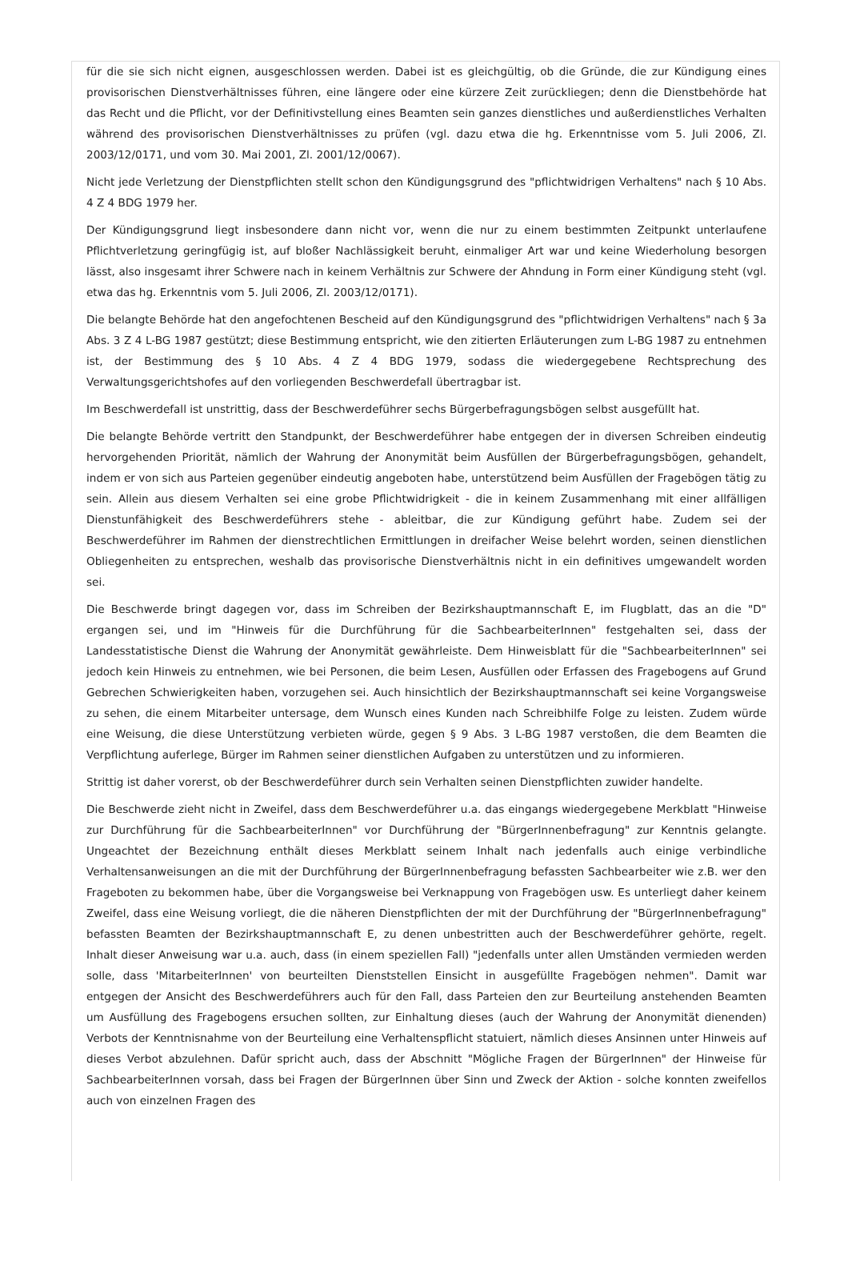für die sie sich nicht eignen, ausgeschlossen werden. Dabei ist es gleichgültig, ob die Gründe, die zur Kündigung eines provisorischen Dienstverhältnisses führen, eine längere oder eine kürzere Zeit zurückliegen; denn die Dienstbehörde hat das Recht und die Pflicht, vor der Definitivstellung eines Beamten sein ganzes dienstliches und außerdienstliches Verhalten während des provisorischen Dienstverhältnisses zu prüfen (vgl. dazu etwa die hg. Erkenntnisse vom 5. Juli 2006, Zl. 2003/12/0171, und vom 30. Mai 2001, Zl. 2001/12/0067).
Nicht jede Verletzung der Dienstpflichten stellt schon den Kündigungsgrund des "pflichtwidrigen Verhaltens" nach § 10 Abs. 4 Z 4 BDG 1979 her.
Der Kündigungsgrund liegt insbesondere dann nicht vor, wenn die nur zu einem bestimmten Zeitpunkt unterlaufene Pflichtverletzung geringfügig ist, auf bloßer Nachlässigkeit beruht, einmaliger Art war und keine Wiederholung besorgen lässt, also insgesamt ihrer Schwere nach in keinem Verhältnis zur Schwere der Ahndung in Form einer Kündigung steht (vgl. etwa das hg. Erkenntnis vom 5. Juli 2006, Zl. 2003/12/0171).
Die belangte Behörde hat den angefochtenen Bescheid auf den Kündigungsgrund des "pflichtwidrigen Verhaltens" nach § 3a Abs. 3 Z 4 L-BG 1987 gestützt; diese Bestimmung entspricht, wie den zitierten Erläuterungen zum L-BG 1987 zu entnehmen ist, der Bestimmung des § 10 Abs. 4 Z 4 BDG 1979, sodass die wiedergegebene Rechtsprechung des Verwaltungsgerichtshofes auf den vorliegenden Beschwerdefall übertragbar ist.
Im Beschwerdefall ist unstrittig, dass der Beschwerdeführer sechs Bürgerbefragungsbögen selbst ausgefüllt hat.
Die belangte Behörde vertritt den Standpunkt, der Beschwerdeführer habe entgegen der in diversen Schreiben eindeutig hervorgehenden Priorität, nämlich der Wahrung der Anonymität beim Ausfüllen der Bürgerbefragungsbögen, gehandelt, indem er von sich aus Parteien gegenüber eindeutig angeboten habe, unterstützend beim Ausfüllen der Fragebögen tätig zu sein. Allein aus diesem Verhalten sei eine grobe Pflichtwidrigkeit - die in keinem Zusammenhang mit einer allfälligen Dienstunfähigkeit des Beschwerdeführers stehe - ableitbar, die zur Kündigung geführt habe. Zudem sei der Beschwerdeführer im Rahmen der dienstrechtlichen Ermittlungen in dreifacher Weise belehrt worden, seinen dienstlichen Obliegenheiten zu entsprechen, weshalb das provisorische Dienstverhältnis nicht in ein definitives umgewandelt worden sei.
Die Beschwerde bringt dagegen vor, dass im Schreiben der Bezirkshauptmannschaft E, im Flugblatt, das an die "D" ergangen sei, und im "Hinweis für die Durchführung für die SachbearbeiterInnen" festgehalten sei, dass der Landesstatistische Dienst die Wahrung der Anonymität gewährleiste. Dem Hinweisblatt für die "SachbearbeiterInnen" sei jedoch kein Hinweis zu entnehmen, wie bei Personen, die beim Lesen, Ausfüllen oder Erfassen des Fragebogens auf Grund Gebrechen Schwierigkeiten haben, vorzugehen sei. Auch hinsichtlich der Bezirkshauptmannschaft sei keine Vorgangsweise zu sehen, die einem Mitarbeiter untersage, dem Wunsch eines Kunden nach Schreibhilfe Folge zu leisten. Zudem würde eine Weisung, die diese Unterstützung verbieten würde, gegen § 9 Abs. 3 L-BG 1987 verstoßen, die dem Beamten die Verpflichtung auferlege, Bürger im Rahmen seiner dienstlichen Aufgaben zu unterstützen und zu informieren.
Strittig ist daher vorerst, ob der Beschwerdeführer durch sein Verhalten seinen Dienstpflichten zuwider handelte.
Die Beschwerde zieht nicht in Zweifel, dass dem Beschwerdeführer u.a. das eingangs wiedergegebene Merkblatt "Hinweise zur Durchführung für die SachbearbeiterInnen" vor Durchführung der "BürgerInnenbefragung" zur Kenntnis gelangte. Ungeachtet der Bezeichnung enthält dieses Merkblatt seinem Inhalt nach jedenfalls auch einige verbindliche Verhaltensanweisungen an die mit der Durchführung der BürgerInnenbefragung befassten Sachbearbeiter wie z.B. wer den Frageboten zu bekommen habe, über die Vorgangsweise bei Verknappung von Fragebögen usw. Es unterliegt daher keinem Zweifel, dass eine Weisung vorliegt, die die näheren Dienstpflichten der mit der Durchführung der "BürgerInnenbefragung" befassten Beamten der Bezirkshauptmannschaft E, zu denen unbestritten auch der Beschwerdeführer gehörte, regelt. Inhalt dieser Anweisung war u.a. auch, dass (in einem speziellen Fall) "jedenfalls unter allen Umständen vermieden werden solle, dass 'MitarbeiterInnen' von beurteilten Dienststellen Einsicht in ausgefüllte Fragebögen nehmen". Damit war entgegen der Ansicht des Beschwerdeführers auch für den Fall, dass Parteien den zur Beurteilung anstehenden Beamten um Ausfüllung des Fragebogens ersuchen sollten, zur Einhaltung dieses (auch der Wahrung der Anonymität dienenden) Verbots der Kenntnisnahme von der Beurteilung eine Verhaltenspflicht statuiert, nämlich dieses Ansinnen unter Hinweis auf dieses Verbot abzulehnen. Dafür spricht auch, dass der Abschnitt "Mögliche Fragen der BürgerInnen" der Hinweise für SachbearbeiterInnen vorsah, dass bei Fragen der BürgerInnen über Sinn und Zweck der Aktion - solche konnten zweifellos auch von einzelnen Fragen des